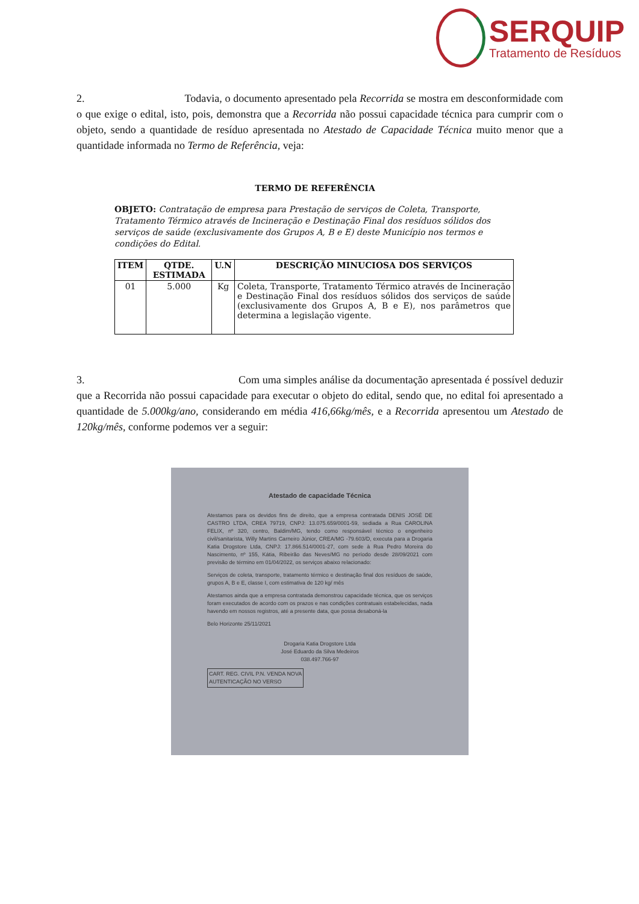SERQUIP
Tratamento de Resíduos
2. Todavia, o documento apresentado pela Recorrida se mostra em desconformidade com o que exige o edital, isto, pois, demonstra que a Recorrida não possui capacidade técnica para cumprir com o objeto, sendo a quantidade de resíduo apresentada no Atestado de Capacidade Técnica muito menor que a quantidade informada no Termo de Referência, veja:
TERMO DE REFERÊNCIA
OBJETO: Contratação de empresa para Prestação de serviços de Coleta, Transporte, Tratamento Térmico através de Incineração e Destinação Final dos resíduos sólidos dos serviços de saúde (exclusivamente dos Grupos A, B e E) deste Município nos termos e condições do Edital.
| ITEM | QTDE. ESTIMADA | U.N | DESCRIÇÃO MINUCIOSA DOS SERVIÇOS |
| --- | --- | --- | --- |
| 01 | 5.000 | Kg | Coleta, Transporte, Tratamento Térmico através de Incineração e Destinação Final dos resíduos sólidos dos serviços de saúde (exclusivamente dos Grupos A, B e E), nos parâmetros que determina a legislação vigente. |
3. Com uma simples análise da documentação apresentada é possível deduzir que a Recorrida não possui capacidade para executar o objeto do edital, sendo que, no edital foi apresentado a quantidade de 5.000kg/ano, considerando em média 416,66kg/mês, e a Recorrida apresentou um Atestado de 120kg/mês, conforme podemos ver a seguir:
Atestado de capacidade Técnica
Atestamos para os devidos fins de direito, que a empresa contratada DENIS JOSÉ DE CASTRO LTDA, CREA 79719, CNPJ: 13.075.659/0001-59, sediada a Rua CAROLINA FELIX, nº 320, centro, Baldim/MG, tendo como responsável técnico o engenheiro civil/sanitarista, Willy Martins Carneiro Júnior, CREA/MG -79.603/D, executa para a Drogaria Katia Drogstore Ltda, CNPJ: 17.866.514/0001-27, com sede à Rua Pedro Moreira do Nascimento, nº 155, Kátia, Ribeirão das Neves/MG no período desde 28/09/2021 com previsão de término em 01/04/2022, os serviços abaixo relacionado:
Serviços de coleta, transporte, tratamento térmico e destinação final dos resíduos de saúde, grupos A, B e E, classe I, com estimativa de 120 kg/ mês
Atestamos ainda que a empresa contratada demonstrou capacidade técnica, que os serviços foram executados de acordo com os prazos e nas condições contratuais estabelecidas, nada havendo em nossos registros, até a presente data, que possa desaboná-la
Belo Horizonte 25/11/2021
Drogaria Katia Drogstore Ltda
José Eduardo da Silva Medeiros
038.497.766-97
CART. REG. CIVIL P.N. VENDA NOVA
AUTENTICAÇÃO NO VERSO